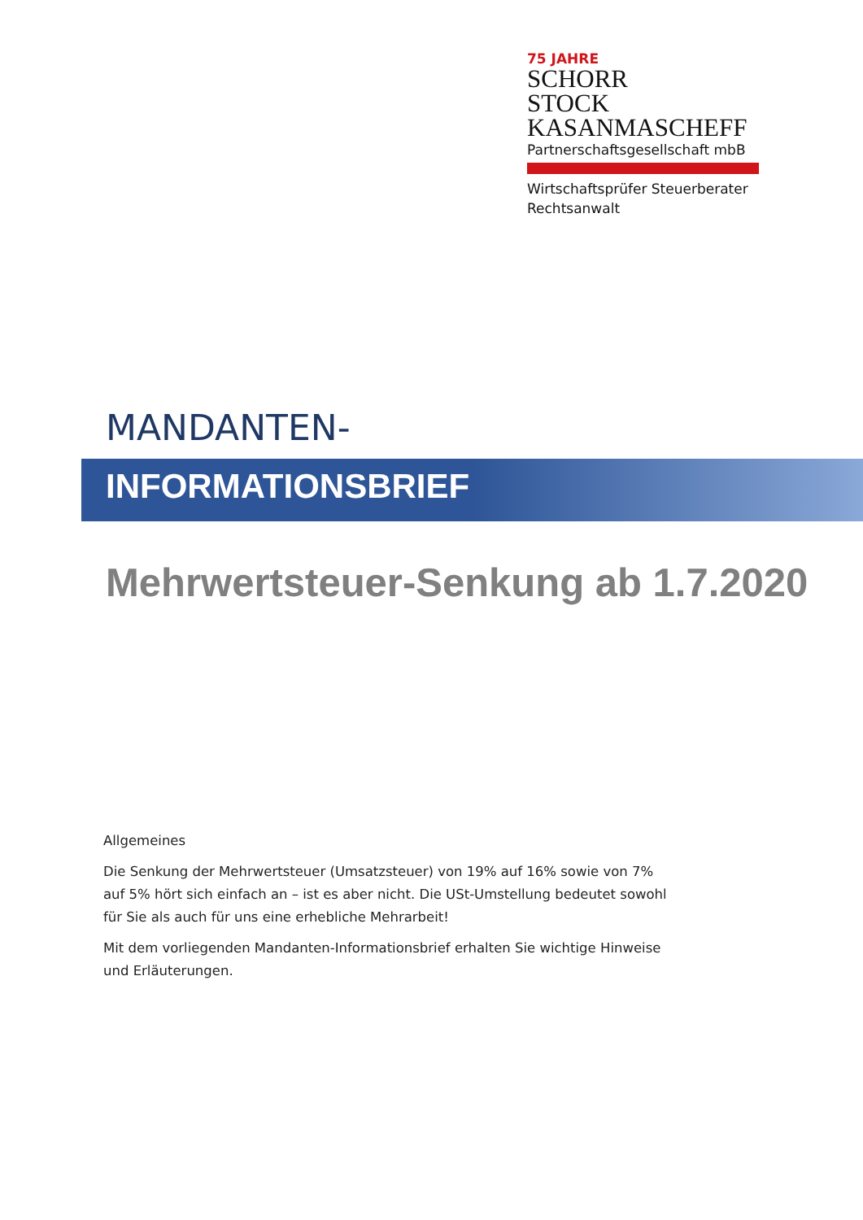75 JAHRE
SCHORR
STOCK
KASANMASCHEFF
Partnerschaftsgesellschaft mbB
Wirtschaftsprüfer Steuerberater
Rechtsanwalt
MANDANTEN-
INFORMATIONSBRIEF
Mehrwertsteuer-Senkung ab 1.7.2020
Allgemeines
Die Senkung der Mehrwertsteuer (Umsatzsteuer) von 19% auf 16% sowie von 7% auf 5% hört sich einfach an – ist es aber nicht. Die USt-Umstellung bedeutet sowohl für Sie als auch für uns eine erhebliche Mehrarbeit!
Mit dem vorliegenden Mandanten-Informationsbrief erhalten Sie wichtige Hinweise und Erläuterungen.